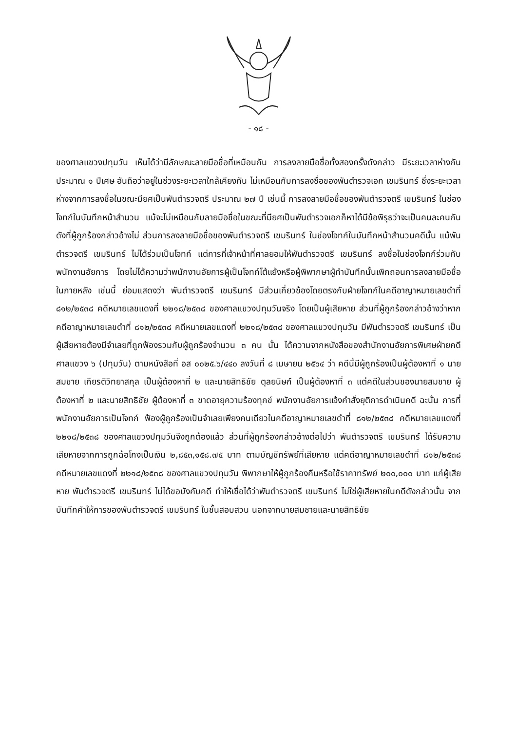- ๑๘ -
ของศาลแขวงปทุมวัน เห็นได้ว่ามีลักษณะลายมือชื่อที่เหมือนกัน การลงลายมือชื่อทั้งสองครั้งดังกล่าว มีระยะเวลาห่างกันประมาณ ๑ ปีเศษ อันถือว่าอยู่ในช่วงระยะเวลาใกล้เคียงกัน ไม่เหมือนกับการลงชื่อของพันตำรวจเอก เขมรินทร์ ซึ่งระยะเวลาห่างจากการลงชื่อในขณะมียศเป็นพันตำรวจตรี ประมาณ ๒๗ ปี เช่นนี้ การลงลายมือชื่อของพันตำรวจตรี เขมรินทร์ ในช่องโจทก์ในบันทึกหน้าสำนวน แม้จะไม่เหมือนกับลายมือชื่อในขณะที่มียศเป็นพันตำรวจเอกก็หาได้มีข้อพิรุธว่าจะเป็นคนละคนกันดังที่ผู้ถูกร้องกล่าวอ้างไม่ ส่วนการลงลายมือชื่อของพันตำรวจตรี เขมรินทร์ ในช่องโจทก์ในบันทึกหน้าสำนวนคดีนั้น แม้พันตำรวจตรี เขมรินทร์ ไม่ได้ร่วมเป็นโจทก์ แต่การที่เจ้าหน้าที่ศาลยอมให้พันตำรวจตรี เขมรินทร์ ลงชื่อในช่องโจทก์ร่วมกับพนักงานอัยการ โดยไม่ได้ความว่าพนักงานอัยการผู้เป็นโจทก์โต้แย้งหรือผู้พิพากษาผู้ทำบันทึกนั้นเพิกถอนการลงลายมือชื่อในภายหลัง เช่นนี้ ย่อมแสดงว่า พันตำรวจตรี เขมรินทร์ มีส่วนเกี่ยวข้องโดยตรงกับฝ่ายโจทก์ในคดีอาญาหมายเลขดำที่ ๘๑๒/๒๕๓๘ คดีหมายเลขแดงที่ ๒๒๑๘/๒๕๓๘ ของศาลแขวงปทุมวันจริง โดยเป็นผู้เสียหาย ส่วนที่ผู้ถูกร้องกล่าวอ้างว่าหากคดีอาญาหมายเลขดำที่ ๘๑๒/๒๕๓๘ คดีหมายเลขแดงที่ ๒๒๑๘/๒๕๓๘ ของศาลแขวงปทุมวัน มีพันตำรวจตรี เขมรินทร์ เป็นผู้เสียหายต้องมีจำเลยที่ถูกฟ้องรวมกับผู้ถูกร้องจำนวน ๓ คน นั้น ได้ความจากหนังสือของสำนักงานอัยการพิเศษฝ่ายคดีศาลแขวง ๖ (ปทุมวัน) ตามหนังสือที่ อส ๐๐๒๕.๖/๔๔๐ ลงวันที่ ๘ เมษายน ๒๕๖๔ ว่า คดีนี้มีผู้ถูกร้องเป็นผู้ต้องหาที่ ๑ นายสมชาย เกียรติวิทยาสกุล เป็นผู้ต้องหาที่ ๒ และนายสิทธิชัย ตุลยนิษก์ เป็นผู้ต้องหาที่ ๓ แต่คดีในส่วนของนายสมชาย ผู้ต้องหาที่ ๒ และนายสิทธิชัย ผู้ต้องหาที่ ๓ ขาดอายุความร้องทุกข์ พนักงานอัยการแจ้งคำสั่งยุติการดำเนินคดี ฉะนั้น การที่พนักงานอัยการเป็นโจทก์ ฟ้องผู้ถูกร้องเป็นจำเลยเพียงคนเดียวในคดีอาญาหมายเลขดำที่ ๘๑๒/๒๕๓๘ คดีหมายเลขแดงที่ ๒๒๑๘/๒๕๓๘ ของศาลแขวงปทุมวันจึงถูกต้องแล้ว ส่วนที่ผู้ถูกร้องกล่าวอ้างต่อไปว่า พันตำรวจตรี เขมรินทร์ ได้รับความเสียหายจากการถูกฉ้อโกงเป็นเงิน ๒,๘๕๓,๑๕๘.๗๕ บาท ตามบัญชีทรัพย์ที่เสียหาย แต่คดีอาญาหมายเลขดำที่ ๘๑๒/๒๕๓๘ คดีหมายเลขแดงที่ ๒๒๑๘/๒๕๓๘ ของศาลแขวงปทุมวัน พิพากษาให้ผู้ถูกร้องคืนหรือใช้ราคาทรัพย์ ๒๐๐,๐๐๐ บาท แก่ผู้เสียหาย พันตำรวจตรี เขมรินทร์ ไม่ได้ขอบังคับคดี ทำให้เชื่อได้ว่าพันตำรวจตรี เขมรินทร์ ไม่ใช่ผู้เสียหายในคดีดังกล่าวนั้น จากบันทึกคำให้การของพันตำรวจตรี เขมรินทร์ ในชั้นสอบสวน นอกจากนายสมชายและนายสิทธิชัย